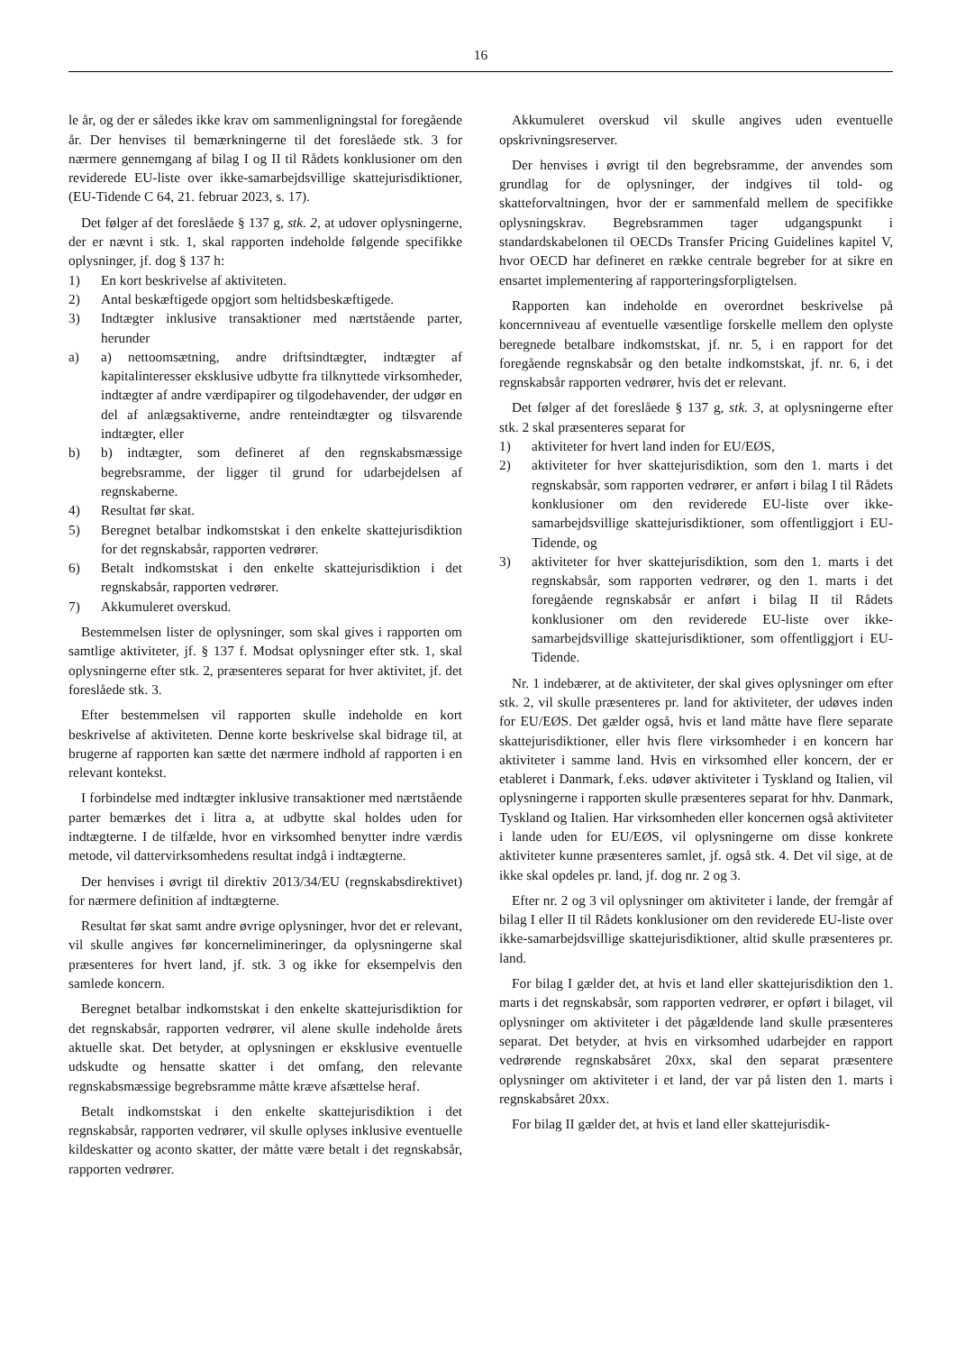16
le år, og der er således ikke krav om sammenligningstal for foregående år. Der henvises til bemærkningerne til det foreslåede stk. 3 for nærmere gennemgang af bilag I og II til Rådets konklusioner om den reviderede EU-liste over ikke-samarbejdsvillige skattejurisdiktioner, (EU-Tidende C 64, 21. februar 2023, s. 17).
Det følger af det foreslåede § 137 g, stk. 2, at udover oplysningerne, der er nævnt i stk. 1, skal rapporten indeholde følgende specifikke oplysninger, jf. dog § 137 h:
1) En kort beskrivelse af aktiviteten.
2) Antal beskæftigede opgjort som heltidsbeskæftigede.
3) Indtægter inklusive transaktioner med nærtstående parter, herunder
a) a) nettoomsætning, andre driftsindtægter, indtægter af kapitalinteresser eksklusive udbytte fra tilknyttede virksomheder, indtægter af andre værdipapirer og tilgodehavender, der udgør en del af anlægsaktiverne, andre renteindtægter og tilsvarende indtægter, eller
b) b) indtægter, som defineret af den regnskabsmæssige begrebsramme, der ligger til grund for udarbejdelsen af regnskaberne.
4) Resultat før skat.
5) Beregnet betalbar indkomstskat i den enkelte skattejurisdiktion for det regnskabsår, rapporten vedrører.
6) Betalt indkomstskat i den enkelte skattejurisdiktion i det regnskabsår, rapporten vedrører.
7) Akkumuleret overskud.
Bestemmelsen lister de oplysninger, som skal gives i rapporten om samtlige aktiviteter, jf. § 137 f. Modsat oplysninger efter stk. 1, skal oplysningerne efter stk. 2, præsenteres separat for hver aktivitet, jf. det foreslåede stk. 3.
Efter bestemmelsen vil rapporten skulle indeholde en kort beskrivelse af aktiviteten. Denne korte beskrivelse skal bidrage til, at brugerne af rapporten kan sætte det nærmere indhold af rapporten i en relevant kontekst.
I forbindelse med indtægter inklusive transaktioner med nærtstående parter bemærkes det i litra a, at udbytte skal holdes uden for indtægterne. I de tilfælde, hvor en virksomhed benytter indre værdis metode, vil dattervirksomhedens resultat indgå i indtægterne.
Der henvises i øvrigt til direktiv 2013/34/EU (regnskabsdirektivet) for nærmere definition af indtægterne.
Resultat før skat samt andre øvrige oplysninger, hvor det er relevant, vil skulle angives før koncernelimineringer, da oplysningerne skal præsenteres for hvert land, jf. stk. 3 og ikke for eksempelvis den samlede koncern.
Beregnet betalbar indkomstskat i den enkelte skattejurisdiktion for det regnskabsår, rapporten vedrører, vil alene skulle indeholde årets aktuelle skat. Det betyder, at oplysningen er eksklusive eventuelle udskudte og hensatte skatter i det omfang, den relevante regnskabsmæssige begrebsramme måtte kræve afsættelse heraf.
Betalt indkomstskat i den enkelte skattejurisdiktion i det regnskabsår, rapporten vedrører, vil skulle oplyses inklusive eventuelle kildeskatter og aconto skatter, der måtte være betalt i det regnskabsår, rapporten vedrører.
Akkumuleret overskud vil skulle angives uden eventuelle opskrivningsreserver.
Der henvises i øvrigt til den begrebsramme, der anvendes som grundlag for de oplysninger, der indgives til told- og skatteforvaltningen, hvor der er sammenfald mellem de specifikke oplysningskrav. Begrebsrammen tager udgangspunkt i standardskabelonen til OECDs Transfer Pricing Guidelines kapitel V, hvor OECD har defineret en række centrale begreber for at sikre en ensartet implementering af rapporteringsforpligtelsen.
Rapporten kan indeholde en overordnet beskrivelse på koncernniveau af eventuelle væsentlige forskelle mellem den oplyste beregnede betalbare indkomstskat, jf. nr. 5, i en rapport for det foregående regnskabsår og den betalte indkomstskat, jf. nr. 6, i det regnskabsår rapporten vedrører, hvis det er relevant.
Det følger af det foreslåede § 137 g, stk. 3, at oplysningerne efter stk. 2 skal præsenteres separat for
1) aktiviteter for hvert land inden for EU/EØS,
2) aktiviteter for hver skattejurisdiktion, som den 1. marts i det regnskabsår, som rapporten vedrører, er anført i bilag I til Rådets konklusioner om den reviderede EU-liste over ikke-samarbejdsvillige skattejurisdiktioner, som offentliggjort i EU-Tidende, og
3) aktiviteter for hver skattejurisdiktion, som den 1. marts i det regnskabsår, som rapporten vedrører, og den 1. marts i det foregående regnskabsår er anført i bilag II til Rådets konklusioner om den reviderede EU-liste over ikke-samarbejdsvillige skattejurisdiktioner, som offentliggjort i EU-Tidende.
Nr. 1 indebærer, at de aktiviteter, der skal gives oplysninger om efter stk. 2, vil skulle præsenteres pr. land for aktiviteter, der udøves inden for EU/EØS. Det gælder også, hvis et land måtte have flere separate skattejurisdiktioner, eller hvis flere virksomheder i en koncern har aktiviteter i samme land. Hvis en virksomhed eller koncern, der er etableret i Danmark, f.eks. udøver aktiviteter i Tyskland og Italien, vil oplysningerne i rapporten skulle præsenteres separat for hhv. Danmark, Tyskland og Italien. Har virksomheden eller koncernen også aktiviteter i lande uden for EU/EØS, vil oplysningerne om disse konkrete aktiviteter kunne præsenteres samlet, jf. også stk. 4. Det vil sige, at de ikke skal opdeles pr. land, jf. dog nr. 2 og 3.
Efter nr. 2 og 3 vil oplysninger om aktiviteter i lande, der fremgår af bilag I eller II til Rådets konklusioner om den reviderede EU-liste over ikke-samarbejdsvillige skattejurisdiktioner, altid skulle præsenteres pr. land.
For bilag I gælder det, at hvis et land eller skattejurisdiktion den 1. marts i det regnskabsår, som rapporten vedrører, er opført i bilaget, vil oplysninger om aktiviteter i det pågældende land skulle præsenteres separat. Det betyder, at hvis en virksomhed udarbejder en rapport vedrørende regnskabsåret 20xx, skal den separat præsentere oplysninger om aktiviteter i et land, der var på listen den 1. marts i regnskabsåret 20xx.
For bilag II gælder det, at hvis et land eller skattejurisdik-